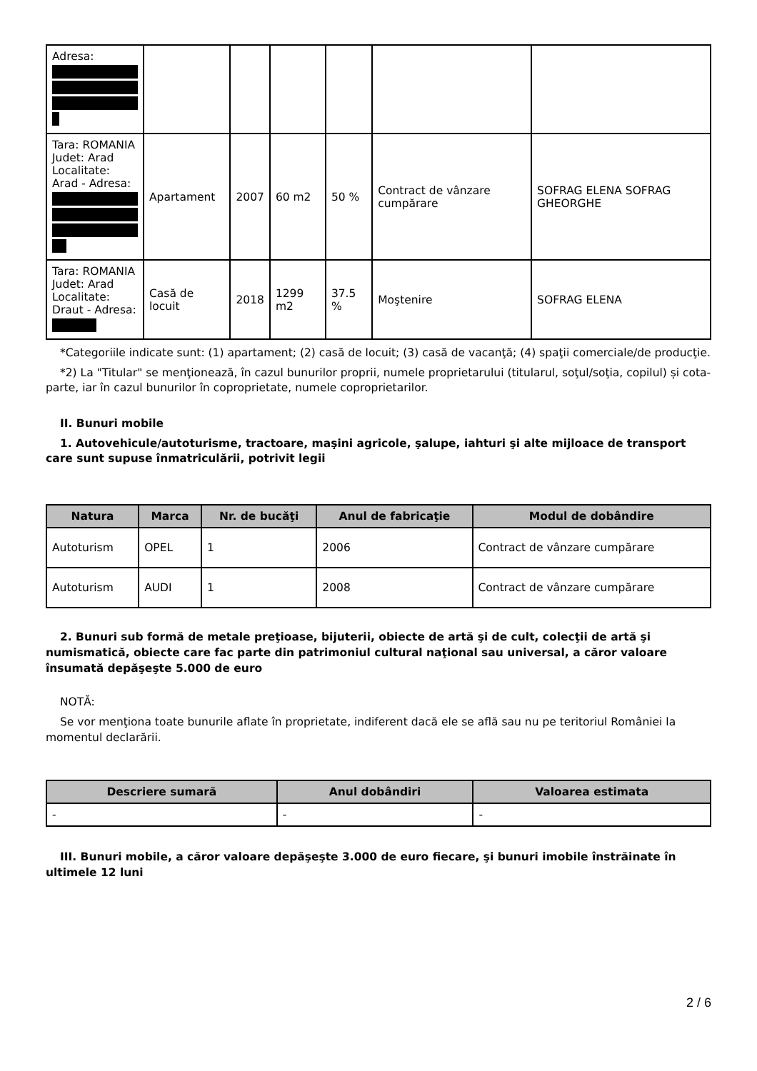| Adresa: | | | | | | |
| Tara: ROMANIA Judet: Arad Localitate: Arad - Adresa: | Apartament | 2007 | 60 m2 | 50 % | Contract de vânzare cumpărare | SOFRAG ELENA SOFRAG GHEORGHE |
| Tara: ROMANIA Judet: Arad Localitate: Draut - Adresa: | Casă de locuit | 2018 | 1299 m2 | 37.5 % | Moştenire | SOFRAG ELENA |
*Categoriile indicate sunt: (1) apartament; (2) casă de locuit; (3) casă de vacanţă; (4) spaţii comerciale/de producţie.
*2) La "Titular" se menţionează, în cazul bunurilor proprii, numele proprietarului (titularul, soţul/soţia, copilul) și cota-parte, iar în cazul bunurilor în coproprietate, numele coproprietarilor.
II. Bunuri mobile
1. Autovehicule/autoturisme, tractoare, maşini agricole, şalupe, iahturi şi alte mijloace de transport care sunt supuse înmatriculării, potrivit legii
| Natura | Marca | Nr. de bucăţi | Anul de fabricaţie | Modul de dobândire |
| --- | --- | --- | --- | --- |
| Autoturism | OPEL | 1 | 2006 | Contract de vânzare cumpărare |
| Autoturism | AUDI | 1 | 2008 | Contract de vânzare cumpărare |
2. Bunuri sub formă de metale preţioase, bijuterii, obiecte de artă şi de cult, colecţii de artă şi numismatică, obiecte care fac parte din patrimoniul cultural naţional sau universal, a căror valoare însumată depăşeşte 5.000 de euro
NOTĂ:
Se vor menţiona toate bunurile aflate în proprietate, indiferent dacă ele se află sau nu pe teritoriul României la momentul declarării.
| Descriere sumară | Anul dobândiri | Valoarea estimata |
| --- | --- | --- |
| - | - | - |
III. Bunuri mobile, a căror valoare depăşeşte 3.000 de euro fiecare, şi bunuri imobile înstrăinate în ultimele 12 luni
2 / 6